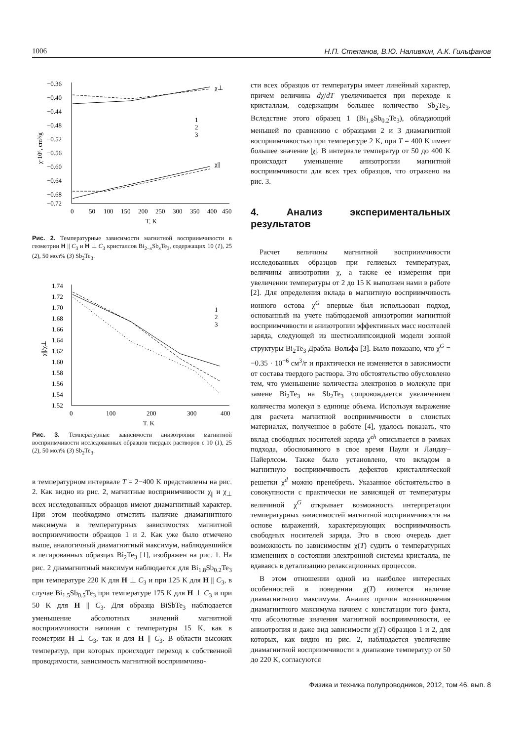1006 Н.П. Степанов, В.Ю. Наливкин, А.К. Гильфанов
−0.36
−0.40
−0.44
−0.48
−0.52
−0.56
−0.60
−0.64
−0.68
−0.72
0
50
100
150
200
250
300
350
400
450
T, K
χ·10⁶, cm³/g
χ⊥
χ||
1
2
3
Рис. 2. Температурные зависимости магнитной восприимчивости в геометрии H || C<sub>3</sub> и H ⊥ C<sub>3</sub> кристаллов Bi<sub>2−x</sub>Sb<sub>x</sub>Te<sub>3</sub>, содержащих 10 (1), 25 (2), 50 мол% (3) Sb<sub>2</sub>Te<sub>3</sub>.
1.74
1.72
1.70
1.68
1.66
1.64
1.62
1.60
1.58
1.56
1.54
1.52
0
100
200
300
400
T, K
χ||/χ⊥
1
2
3
Рис. 3. Температурные зависимости анизотропии магнитной восприимчивости исследованных образцов твердых растворов с 10 (1), 25 (2), 50 мол% (3) Sb<sub>2</sub>Te<sub>3</sub>.
в температурном интервале T = 2−400 K представлены на рис. 2. Как видно из рис. 2, магнитные восприимчивости χ<sub>||</sub> и χ<sub>⊥</sub> всех исследованных образцов имеют диамагнитный характер. При этом необходимо отметить наличие диамагнитного максимума в температурных зависимостях магнитной восприимчивости образцов 1 и 2. Как уже было отмечено выше, аналогичный диамагнитный максимум, наблюдавшийся в легированных образцах Bi<sub>2</sub>Te<sub>3</sub> [1], изображен на рис. 1. На рис. 2 диамагнитный максимум наблюдается для Bi<sub>1.8</sub>Sb<sub>0.2</sub>Te<sub>3</sub> при температуре 220 K для H ⊥ C<sub>3</sub> и при 125 K для H || C<sub>3</sub>, в случае Bi<sub>1.5</sub>Sb<sub>0.5</sub>Te<sub>3</sub> при температуре 175 K для H ⊥ C<sub>3</sub> и при 50 K для H || C<sub>3</sub>. Для образца BiSbTe<sub>3</sub> наблюдается уменьшение абсолютных значений магнитной восприимчивости начиная с температуры 15 K, как в геометрии H ⊥ C<sub>3</sub>, так и для H || C<sub>3</sub>. В области высоких температур, при которых происходит переход к собственной проводимости, зависимость магнитной восприимчиво-
сти всех образцов от температуры имеет линейный характер, причем величина dχ/dT увеличивается при переходе к кристаллам, содержащим большее количество Sb<sub>2</sub>Te<sub>3</sub>. Вследствие этого образец 1 (Bi<sub>1.8</sub>Sb<sub>0.2</sub>Te<sub>3</sub>), обладающий меньшей по сравнению с образцами 2 и 3 диамагнитной восприимчивостью при температуре 2 K, при T = 400 K имеет большее значение |χ|. В интервале температур от 50 до 400 K происходит уменьшение анизотропии магнитной восприимчивости для всех трех образцов, что отражено на рис. 3.
4. Анализ экспериментальных результатов
Расчет величины магнитной восприимчивости исследованных образцов при гелиевых температурах, величины анизотропии χ, а также ее измерения при увеличении температуры от 2 до 15 K выполнен нами в работе [2]. Для определения вклада в магнитную восприимчивость ионного остова χ<sup>G</sup> впервые был использован подход, основанный на учете наблюдаемой анизотропии магнитной восприимчивости и анизотропии эффективных масс носителей заряда, следующей из шестиэллипсоидной модели зонной структуры Bi<sub>2</sub>Te<sub>3</sub> Драбла–Вольфа [3]. Было показано, что χ<sup>G</sup> = −0.35 · 10<sup>−6</sup> см<sup>3</sup>/г и практически не изменяется в зависимости от состава твердого раствора. Это обстоятельство обусловлено тем, что уменьшение количества электронов в молекуле при замене Bi<sub>2</sub>Te<sub>3</sub> на Sb<sub>2</sub>Te<sub>3</sub> сопровождается увеличением количества молекул в единице объема. Используя выражение для расчета магнитной восприимчивости в слоистых материалах, полученное в работе [4], удалось показать, что вклад свободных носителей заряда χ<sup>eh</sup> описывается в рамках подхода, обоснованного в свое время Паули и Ландау–Пайерлсом. Также было установлено, что вкладом в магнитную восприимчивость дефектов кристаллической решетки χ<sup>d</sup> можно пренебречь. Указанное обстоятельство в совокупности с практически не зависящей от температуры величиной χ<sup>G</sup> открывает возможность интерпретации температурных зависимостей магнитной восприимчивости на основе выражений, характеризующих восприимчивость свободных носителей заряда. Это в свою очередь дает возможность по зависимостям χ(T) судить о температурных изменениях в состоянии электронной системы кристалла, не вдаваясь в детализацию релаксационных процессов.
В этом отношении одной из наиболее интересных особенностей в поведении χ(T) является наличие диамагнитного максимума. Анализ причин возникновения диамагнитного максимума начнем с констатации того факта, что абсолютные значения магнитной восприимчивости, ее анизотропия и даже вид зависимости χ(T) образцов 1 и 2, для которых, как видно из рис. 2, наблюдается увеличение диамагнитной восприимчивости в диапазоне температур от 50 до 220 K, согласуются
Физика и техника полупроводников, 2012, том 46, вып. 8